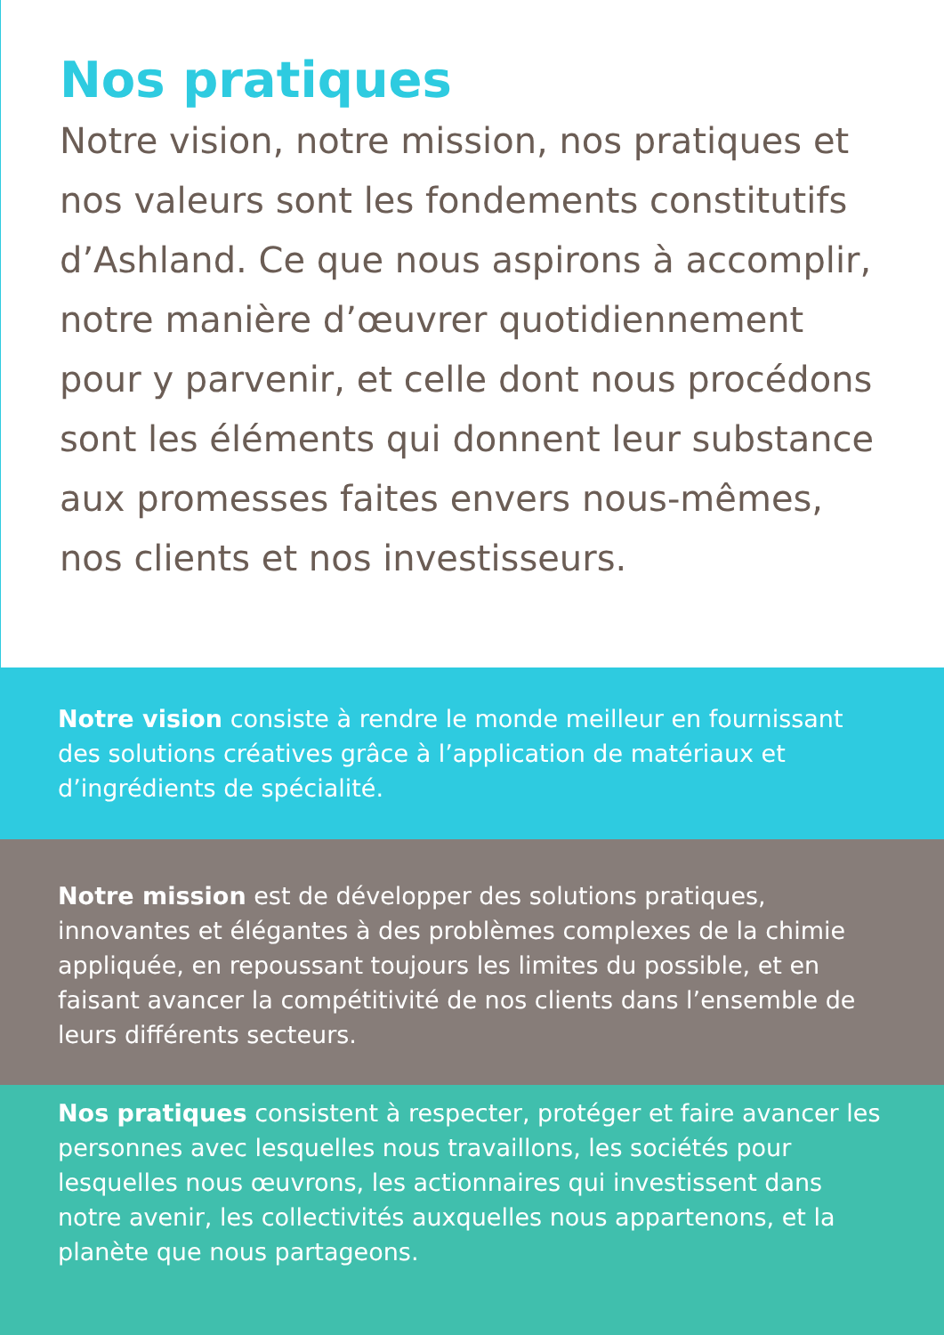Nos pratiques
Notre vision, notre mission, nos pratiques et nos valeurs sont les fondements constitutifs d’Ashland. Ce que nous aspirons à accomplir, notre manière d’œuvrer quotidiennement pour y parvenir, et celle dont nous procédons sont les éléments qui donnent leur substance aux promesses faites envers nous-mêmes, nos clients et nos investisseurs.
Notre vision consiste à rendre le monde meilleur en fournissant des solutions créatives grâce à l’application de matériaux et d’ingrédients de spécialité.
Notre mission est de développer des solutions pratiques, innovantes et élégantes à des problèmes complexes de la chimie appliquée, en repoussant toujours les limites du possible, et en faisant avancer la compétitivité de nos clients dans l’ensemble de leurs différents secteurs.
Nos pratiques consistent à respecter, protéger et faire avancer les personnes avec lesquelles nous travaillons, les sociétés pour lesquelles nous œuvrons, les actionnaires qui investissent dans notre avenir, les collectivités auxquelles nous appartenons, et la planète que nous partageons.